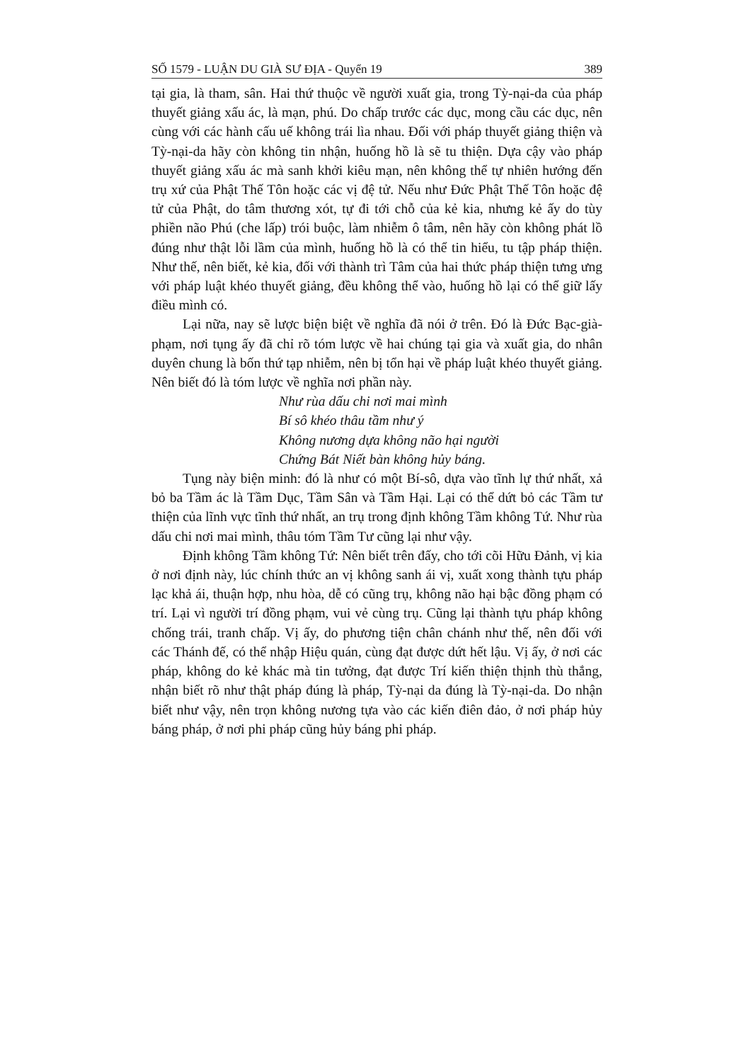SỐ 1579 - LUẬN DU GIÀ SƯ ĐỊA - Quyển 19 389
tại gia, là tham, sân. Hai thứ thuộc về người xuất gia, trong Tỳ-nại-da của pháp thuyết giảng xấu ác, là mạn, phú. Do chấp trước các dục, mong cầu các dục, nên cùng với các hành cấu uế không trái lìa nhau. Đối với pháp thuyết giảng thiện và Tỳ-nại-da hãy còn không tin nhận, huống hồ là sẽ tu thiện. Dựa cậy vào pháp thuyết giảng xấu ác mà sanh khởi kiêu mạn, nên không thể tự nhiên hướng đến trụ xứ của Phật Thế Tôn hoặc các vị đệ tử. Nếu như Đức Phật Thế Tôn hoặc đệ tử của Phật, do tâm thương xót, tự đi tới chỗ của kẻ kia, nhưng kẻ ấy do tùy phiền não Phú (che lấp) trói buộc, làm nhiễm ô tâm, nên hãy còn không phát lồ đúng như thật lỗi lầm của mình, huống hồ là có thể tin hiểu, tu tập pháp thiện. Như thế, nên biết, kẻ kia, đối với thành trì Tâm của hai thức pháp thiện tưng ưng với pháp luật khéo thuyết giảng, đều không thể vào, huống hồ lại có thể giữ lấy điều mình có.
Lại nữa, nay sẽ lược biện biệt về nghĩa đã nói ở trên. Đó là Đức Bạc-già-phạm, nơi tụng ấy đã chỉ rõ tóm lược về hai chúng tại gia và xuất gia, do nhân duyên chung là bốn thứ tạp nhiễm, nên bị tổn hại về pháp luật khéo thuyết giảng. Nên biết đó là tóm lược về nghĩa nơi phần này.
Như rùa dấu chi nơi mai mình
Bí sô khéo thâu tầm như ý
Không nương dựa không não hại người
Chứng Bát Niết bàn không hủy báng.
Tụng này biện minh: đó là như có một Bí-sô, dựa vào tĩnh lự thứ nhất, xả bỏ ba Tầm ác là Tầm Dục, Tầm Sân và Tầm Hại. Lại có thể dứt bỏ các Tầm tư thiện của lĩnh vực tĩnh thứ nhất, an trụ trong định không Tầm không Tứ. Như rùa dấu chi nơi mai mình, thâu tóm Tầm Tư cũng lại như vậy.
Định không Tầm không Tứ: Nên biết trên đấy, cho tới cõi Hữu Đảnh, vị kia ở nơi định này, lúc chính thức an vị không sanh ái vị, xuất xong thành tựu pháp lạc khả ái, thuận hợp, nhu hòa, dễ có cũng trụ, không não hại bậc đồng phạm có trí. Lại vì người trí đồng phạm, vui vẻ cùng trụ. Cũng lại thành tựu pháp không chống trái, tranh chấp. Vị ấy, do phương tiện chân chánh như thế, nên đối với các Thánh đế, có thể nhập Hiệu quán, cùng đạt được dứt hết lậu. Vị ấy, ở nơi các pháp, không do kẻ khác mà tin tưởng, đạt được Trí kiến thiện thịnh thù thắng, nhận biết rõ như thật pháp đúng là pháp, Tỳ-nại da đúng là Tỳ-nại-da. Do nhận biết như vậy, nên trọn không nương tựa vào các kiến điên đảo, ở nơi pháp hủy báng pháp, ở nơi phi pháp cũng hủy báng phi pháp.